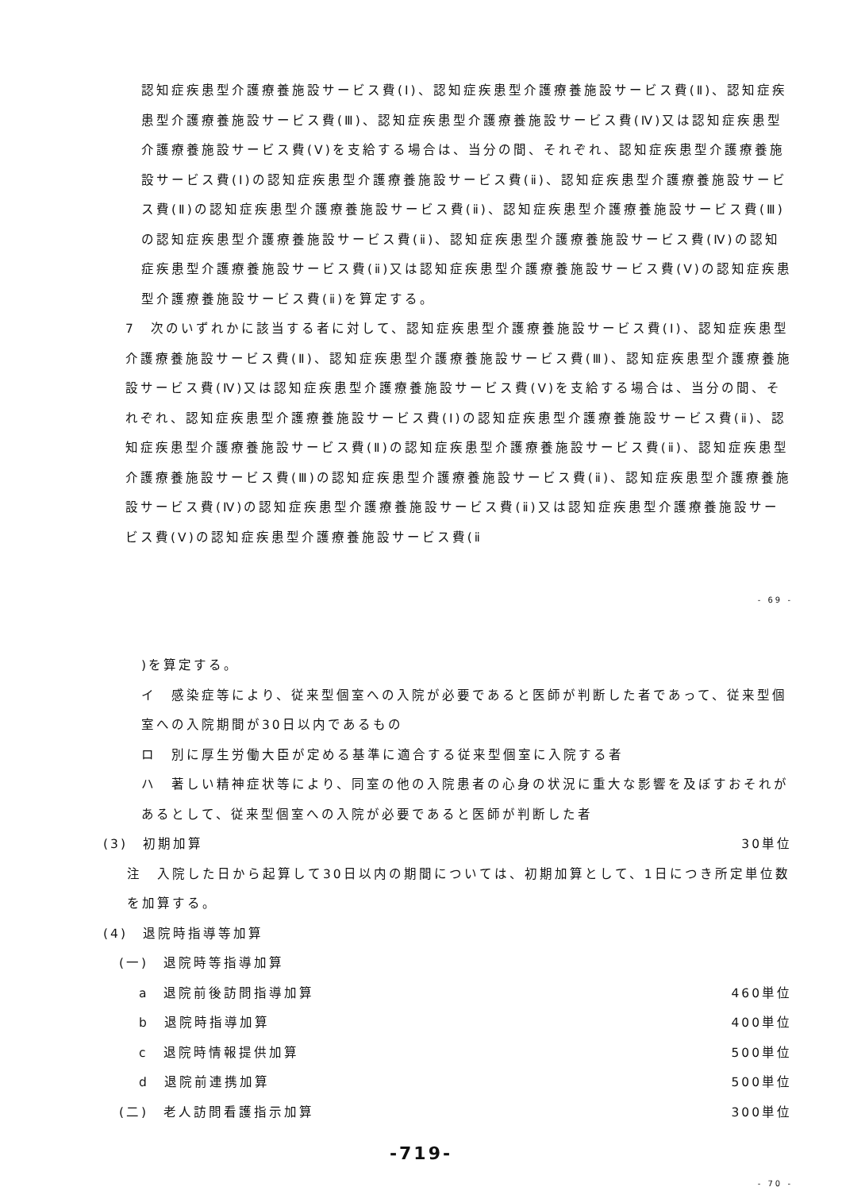認知症疾患型介護療養施設サービス費(Ⅰ)、認知症疾患型介護療養施設サービス費(Ⅱ)、認知症疾患型介護療養施設サービス費(Ⅲ)、認知症疾患型介護療養施設サービス費(Ⅳ)又は認知症疾患型介護療養施設サービス費(Ⅴ)を支給する場合は、当分の間、それぞれ、認知症疾患型介護療養施設サービス費(Ⅰ)の認知症疾患型介護療養施設サービス費(ⅱ)、認知症疾患型介護療養施設サービス費(Ⅱ)の認知症疾患型介護療養施設サービス費(ⅱ)、認知症疾患型介護療養施設サービス費(Ⅲ)の認知症疾患型介護療養施設サービス費(ⅱ)、認知症疾患型介護療養施設サービス費(Ⅳ)の認知症疾患型介護療養施設サービス費(ⅱ)又は認知症疾患型介護療養施設サービス費(Ⅴ)の認知症疾患型介護療養施設サービス費(ⅱ)を算定する。
7　次のいずれかに該当する者に対して、認知症疾患型介護療養施設サービス費(Ⅰ)、認知症疾患型介護療養施設サービス費(Ⅱ)、認知症疾患型介護療養施設サービス費(Ⅲ)、認知症疾患型介護療養施設サービス費(Ⅳ)又は認知症疾患型介護療養施設サービス費(Ⅴ)を支給する場合は、当分の間、それぞれ、認知症疾患型介護療養施設サービス費(Ⅰ)の認知症疾患型介護療養施設サービス費(ⅱ)、認知症疾患型介護療養施設サービス費(Ⅱ)の認知症疾患型介護療養施設サービス費(ⅱ)、認知症疾患型介護療養施設サービス費(Ⅲ)の認知症疾患型介護療養施設サービス費(ⅱ)、認知症疾患型介護療養施設サービス費(Ⅳ)の認知症疾患型介護療養施設サービス費(ⅱ)又は認知症疾患型介護療養施設サービス費(Ⅴ)の認知症疾患型介護療養施設サービス費(ⅱ
- 69 -
)を算定する。
イ　感染症等により、従来型個室への入院が必要であると医師が判断した者であって、従来型個室への入院期間が30日以内であるもの
ロ　別に厚生労働大臣が定める基準に適合する従来型個室に入院する者
ハ　著しい精神症状等により、同室の他の入院患者の心身の状況に重大な影響を及ぼすおそれがあるとして、従来型個室への入院が必要であると医師が判断した者
(3)　初期加算 30単位
注　入院した日から起算して30日以内の期間については、初期加算として、1日につき所定単位数を加算する。
(4)　退院時指導等加算
(一)　退院時等指導加算
a　退院前後訪問指導加算 460単位
b　退院時指導加算 400単位
c　退院時情報提供加算 500単位
d　退院前連携加算 500単位
(二)　老人訪問看護指示加算 300単位
-719-
- 70 -